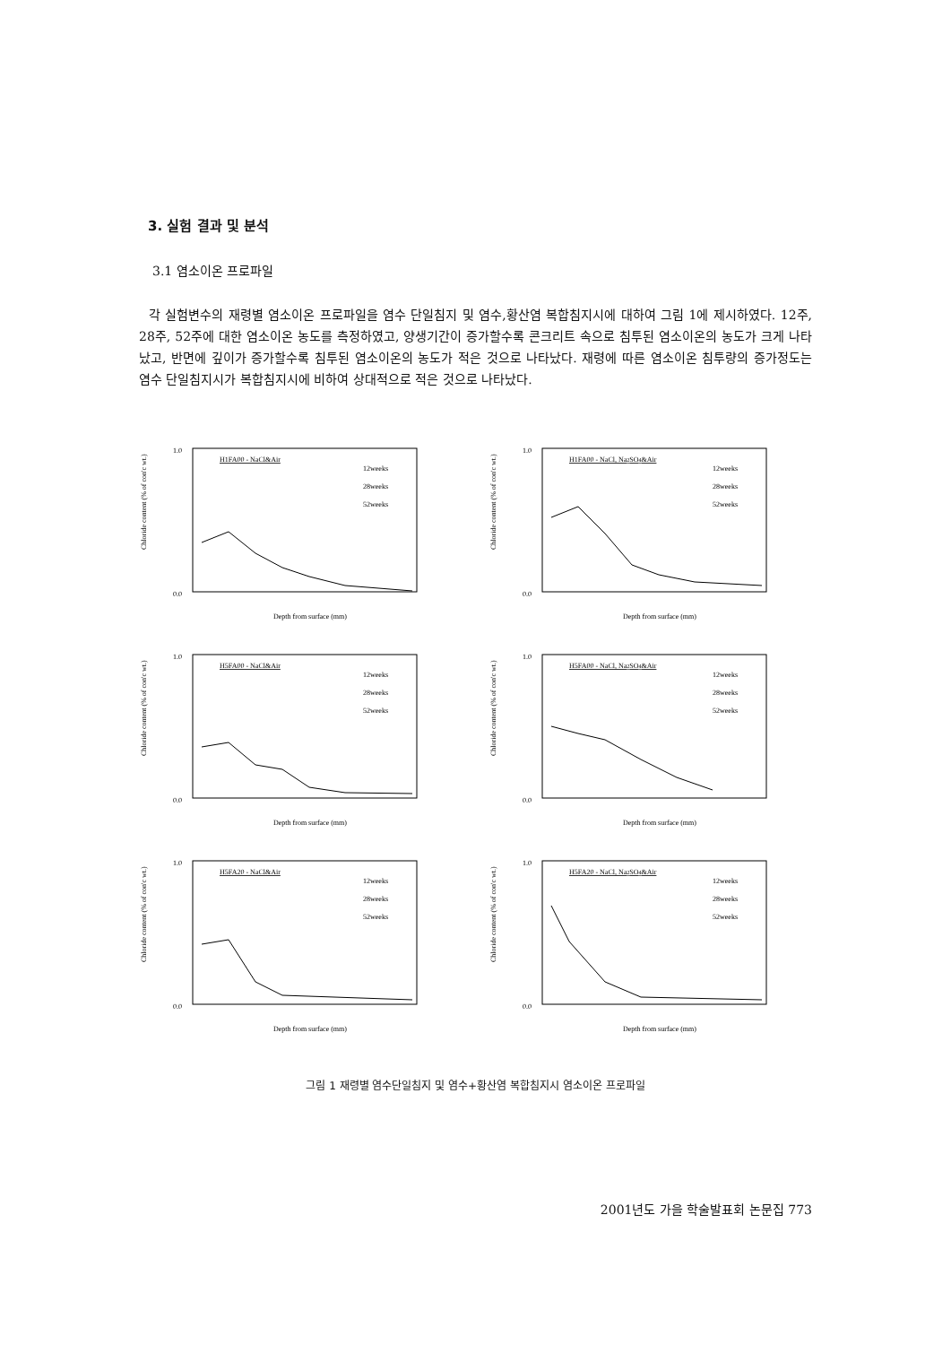3. 실험 결과 및 분석
3.1 염소이온 프로파일
각 실험변수의 재령별 염소이온 프로파일을 염수 단일침지 및 염수,황산염 복합침지시에 대하여 그림 1에 제시하였다. 12주, 28주, 52주에 대한 염소이온 농도를 측정하였고, 양생기간이 증가할수록 콘크리트 속으로 침투된 염소이온의 농도가 크게 나타났고, 반면에 깊이가 증가할수록 침투된 염소이온의 농도가 적은 것으로 나타났다. 재령에 따른 염소이온 침투량의 증가정도는 염수 단일침지시가 복합침지시에 비하여 상대적으로 적은 것으로 나타났다.
Chloride content (% of con'c wt.)
H1FA00 - NaCl&Air
12weeks
28weeks
52weeks
1.0
0.0
Depth from surface (mm)
Chloride content (% of con'c wt.)
H1FA00 - NaCl, Na2SO4&Air
12weeks
28weeks
52weeks
1.0
0.0
Depth from surface (mm)
Chloride content (% of con'c wt.)
H5FA00 - NaCl&Air
12weeks
28weeks
52weeks
1.0
0.0
Depth from surface (mm)
Chloride content (% of con'c wt.)
H5FA00 - NaCl, Na2SO4&Air
12weeks
28weeks
52weeks
1.0
0.0
Depth from surface (mm)
Chloride content (% of con'c wt.)
H5FA20 - NaCl&Air
12weeks
28weeks
52weeks
1.0
0.0
Depth from surface (mm)
Chloride content (% of con'c wt.)
H5FA20 - NaCl, Na2SO4&Air
12weeks
28weeks
52weeks
1.0
0.0
Depth from surface (mm)
그림 1 재령별 염수단일침지 및 염수+황산염 복합침지시 염소이온 프로파일
2001년도 가을 학술발표회 논문집 773